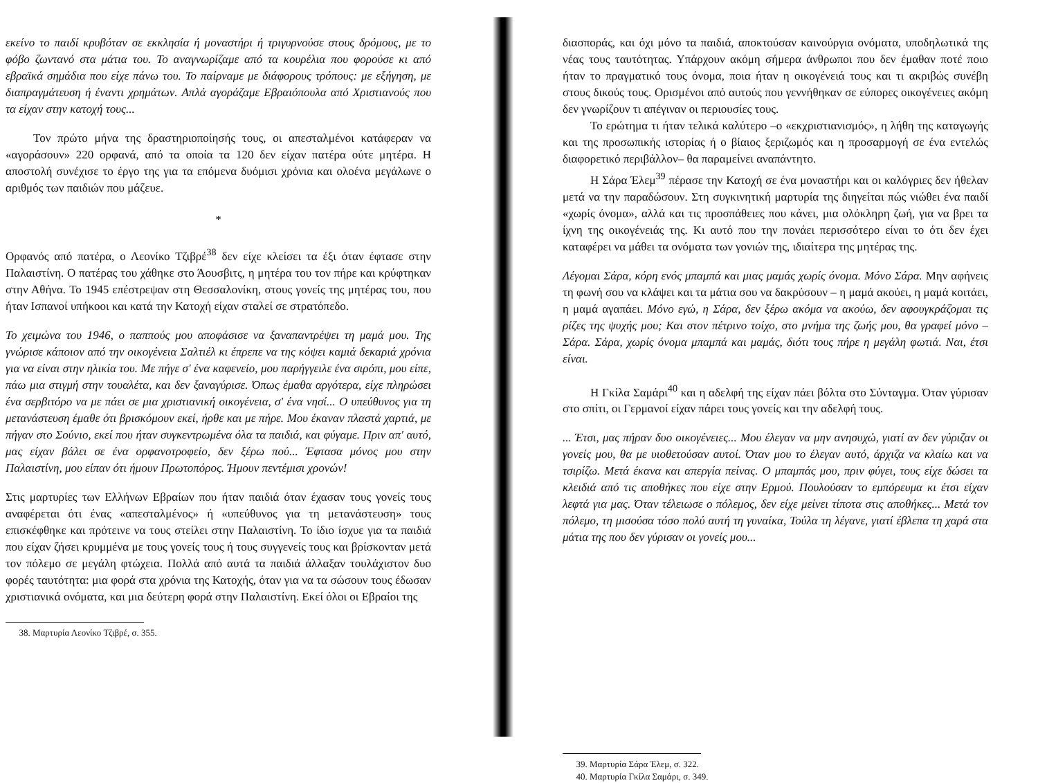εκείνο το παιδί κρυβόταν σε εκκλησία ή μοναστήρι ή τριγυρνούσε στους δρόμους, με το φόβο ζωντανό στα μάτια του. Το αναγνωρίζαμε από τα κουρέλια που φορούσε κι από εβραϊκά σημάδια που είχε πάνω του. Το παίρναμε με διάφορους τρόπους: με εξήγηση, με διαπραγμάτευση ή έναντι χρημάτων. Απλά αγοράζαμε Εβραιόπουλα από Χριστιανούς που τα είχαν στην κατοχή τους...
Τον πρώτο μήνα της δραστηριοποίησής τους, οι απεσταλμένοι κατάφεραν να «αγοράσουν» 220 ορφανά, από τα οποία τα 120 δεν είχαν πατέρα ούτε μητέρα. Η αποστολή συνέχισε το έργο της για τα επόμενα δυόμισι χρόνια και ολοένα μεγάλωνε ο αριθμός των παιδιών που μάζευε.
*
Ορφανός από πατέρα, ο Λεονίκο Τζιβρέ<sup>38</sup> δεν είχε κλείσει τα έξι όταν έφτασε στην Παλαιστίνη. Ο πατέρας του χάθηκε στο Άουσβιτς, η μητέρα του τον πήρε και κρύφτηκαν στην Αθήνα. Το 1945 επέστρεψαν στη Θεσσαλονίκη, στους γονείς της μητέρας του, που ήταν Ισπανοί υπήκοοι και κατά την Κατοχή είχαν σταλεί σε στρατόπεδο.
Το χειμώνα του 1946, ο παππούς μου αποφάσισε να ξαναπαντρέψει τη μαμά μου. Της γνώρισε κάποιον από την οικογένεια Σαλτιέλ κι έπρεπε να της κόψει καμιά δεκαριά χρόνια για να είναι στην ηλικία του. Με πήγε σ' ένα καφενείο, μου παρήγγειλε ένα σιρόπι, μου είπε, πάω μια στιγμή στην τουαλέτα, και δεν ξαναγύρισε. Όπως έμαθα αργότερα, είχε πληρώσει ένα σερβιτόρο να με πάει σε μια χριστιανική οικογένεια, σ' ένα νησί... Ο υπεύθυνος για τη μετανάστευση έμαθε ότι βρισκόμουν εκεί, ήρθε και με πήρε. Μου έκαναν πλαστά χαρτιά, με πήγαν στο Σούνιο, εκεί που ήταν συγκεντρωμένα όλα τα παιδιά, και φύγαμε. Πριν απ' αυτό, μας είχαν βάλει σε ένα ορφανοτροφείο, δεν ξέρω πού... Έφτασα μόνος μου στην Παλαιστίνη, μου είπαν ότι ήμουν Πρωτοπόρος. Ήμουν πεντέμισι χρονών!
Στις μαρτυρίες των Ελλήνων Εβραίων που ήταν παιδιά όταν έχασαν τους γονείς τους αναφέρεται ότι ένας «απεσταλμένος» ή «υπεύθυνος για τη μετανάστευση» τους επισκέφθηκε και πρότεινε να τους στείλει στην Παλαιστίνη. Το ίδιο ίσχυε για τα παιδιά που είχαν ζήσει κρυμμένα με τους γονείς τους ή τους συγγενείς τους και βρίσκονταν μετά τον πόλεμο σε μεγάλη φτώχεια. Πολλά από αυτά τα παιδιά άλλαξαν τουλάχιστον δυο φορές ταυτότητα: μια φορά στα χρόνια της Κατοχής, όταν για να τα σώσουν τους έδωσαν χριστιανικά ονόματα, και μια δεύτερη φορά στην Παλαιστίνη. Εκεί όλοι οι Εβραίοι της
38. Μαρτυρία Λεονίκο Τζιβρέ, σ. 355.
διασποράς, και όχι μόνο τα παιδιά, αποκτούσαν καινούργια ονόματα, υποδηλωτικά της νέας τους ταυτότητας. Υπάρχουν ακόμη σήμερα άνθρωποι που δεν έμαθαν ποτέ ποιο ήταν το πραγματικό τους όνομα, ποια ήταν η οικογένειά τους και τι ακριβώς συνέβη στους δικούς τους. Ορισμένοι από αυτούς που γεννήθηκαν σε εύπορες οικογένειες ακόμη δεν γνωρίζουν τι απέγιναν οι περιουσίες τους.
Το ερώτημα τι ήταν τελικά καλύτερο –ο «εκχριστιανισμός», η λήθη της καταγωγής και της προσωπικής ιστορίας ή ο βίαιος ξεριζωμός και η προσαρμογή σε ένα εντελώς διαφορετικό περιβάλλον– θα παραμείνει αναπάντητο.
Η Σάρα Έλεμ<sup>39</sup> πέρασε την Κατοχή σε ένα μοναστήρι και οι καλόγριες δεν ήθελαν μετά να την παραδώσουν. Στη συγκινητική μαρτυρία της διηγείται πώς νιώθει ένα παιδί «χωρίς όνομα», αλλά και τις προσπάθειες που κάνει, μια ολόκληρη ζωή, για να βρει τα ίχνη της οικογένειάς της. Κι αυτό που την πονάει περισσότερο είναι το ότι δεν έχει καταφέρει να μάθει τα ονόματα των γονιών της, ιδιαίτερα της μητέρας της.
Λέγομαι Σάρα, κόρη ενός μπαμπά και μιας μαμάς χωρίς όνομα. Μόνο Σάρα. Μην αφήνεις τη φωνή σου να κλάψει και τα μάτια σου να δακρύσουν – η μαμά ακούει, η μαμά κοιτάει, η μαμά αγαπάει. Μόνο εγώ, η Σάρα, δεν ξέρω ακόμα να ακούω, δεν αφουγκράζομαι τις ρίζες της ψυχής μου; Και στον πέτρινο τοίχο, στο μνήμα της ζωής μου, θα γραφεί μόνο – Σάρα. Σάρα, χωρίς όνομα μπαμπά και μαμάς, διότι τους πήρε η μεγάλη φωτιά. Ναι, έτσι είναι.
Η Γκίλα Σαμάρι<sup>40</sup> και η αδελφή της είχαν πάει βόλτα στο Σύνταγμα. Όταν γύρισαν στο σπίτι, οι Γερμανοί είχαν πάρει τους γονείς και την αδελφή τους.
... Έτσι, μας πήραν δυο οικογένειες... Μου έλεγαν να μην ανησυχώ, γιατί αν δεν γύριζαν οι γονείς μου, θα με υιοθετούσαν αυτοί. Όταν μου το έλεγαν αυτό, άρχιζα να κλαίω και να τσιρίζω. Μετά έκανα και απεργία πείνας. Ο μπαμπάς μου, πριν φύγει, τους είχε δώσει τα κλειδιά από τις αποθήκες που είχε στην Ερμού. Πουλούσαν το εμπόρευμα κι έτσι είχαν λεφτά για μας. Όταν τέλειωσε ο πόλεμος, δεν είχε μείνει τίποτα στις αποθήκες... Μετά τον πόλεμο, τη μισούσα τόσο πολύ αυτή τη γυναίκα, Τούλα τη λέγανε, γιατί έβλεπα τη χαρά στα μάτια της που δεν γύρισαν οι γονείς μου...
39. Μαρτυρία Σάρα Έλεμ, σ. 322.
40. Μαρτυρία Γκίλα Σαμάρι, σ. 349.